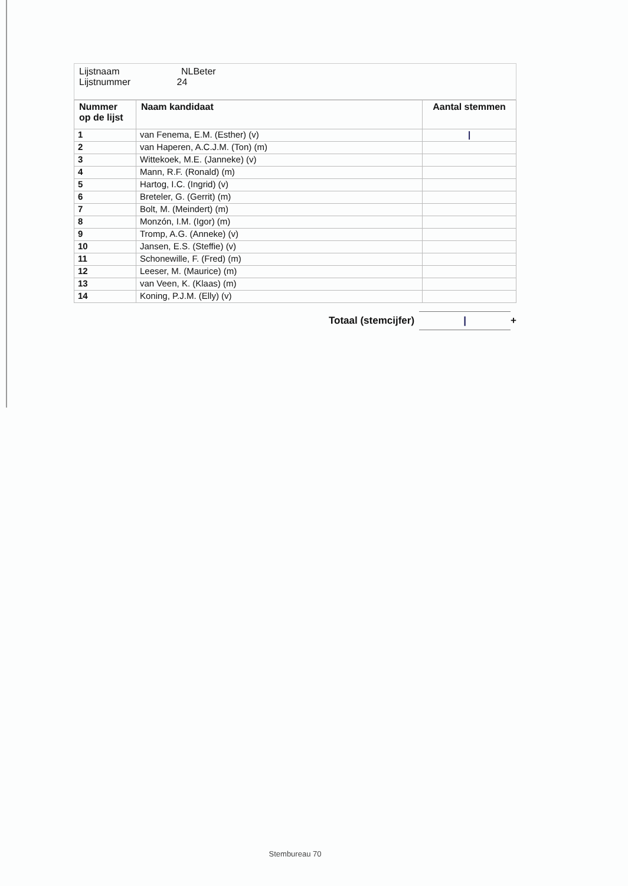| Lijstnaam NLBeter Lijstnummer 24 |
| Nummer op de lijst | Naam kandidaat | Aantal stemmen |
| --- | --- | --- |
| 1 | van Fenema, E.M. (Esther) (v) | / |
| 2 | van Haperen, A.C.J.M. (Ton) (m) | |
| 3 | Wittekoek, M.E. (Janneke) (v) | |
| 4 | Mann, R.F. (Ronald) (m) | |
| 5 | Hartog, I.C. (Ingrid) (v) | |
| 6 | Breteler, G. (Gerrit) (m) | |
| 7 | Bolt, M. (Meindert) (m) | |
| 8 | Monzón, I.M. (Igor) (m) | |
| 9 | Tromp, A.G. (Anneke) (v) | |
| 10 | Jansen, E.S. (Steffie) (v) | |
| 11 | Schonewille, F. (Fred) (m) | |
| 12 | Leeser, M. (Maurice) (m) | |
| 13 | van Veen, K. (Klaas) (m) | |
| 14 | Koning, P.J.M. (Elly) (v) | |
Totaal (stemcijfer) | +
Stembureau 70